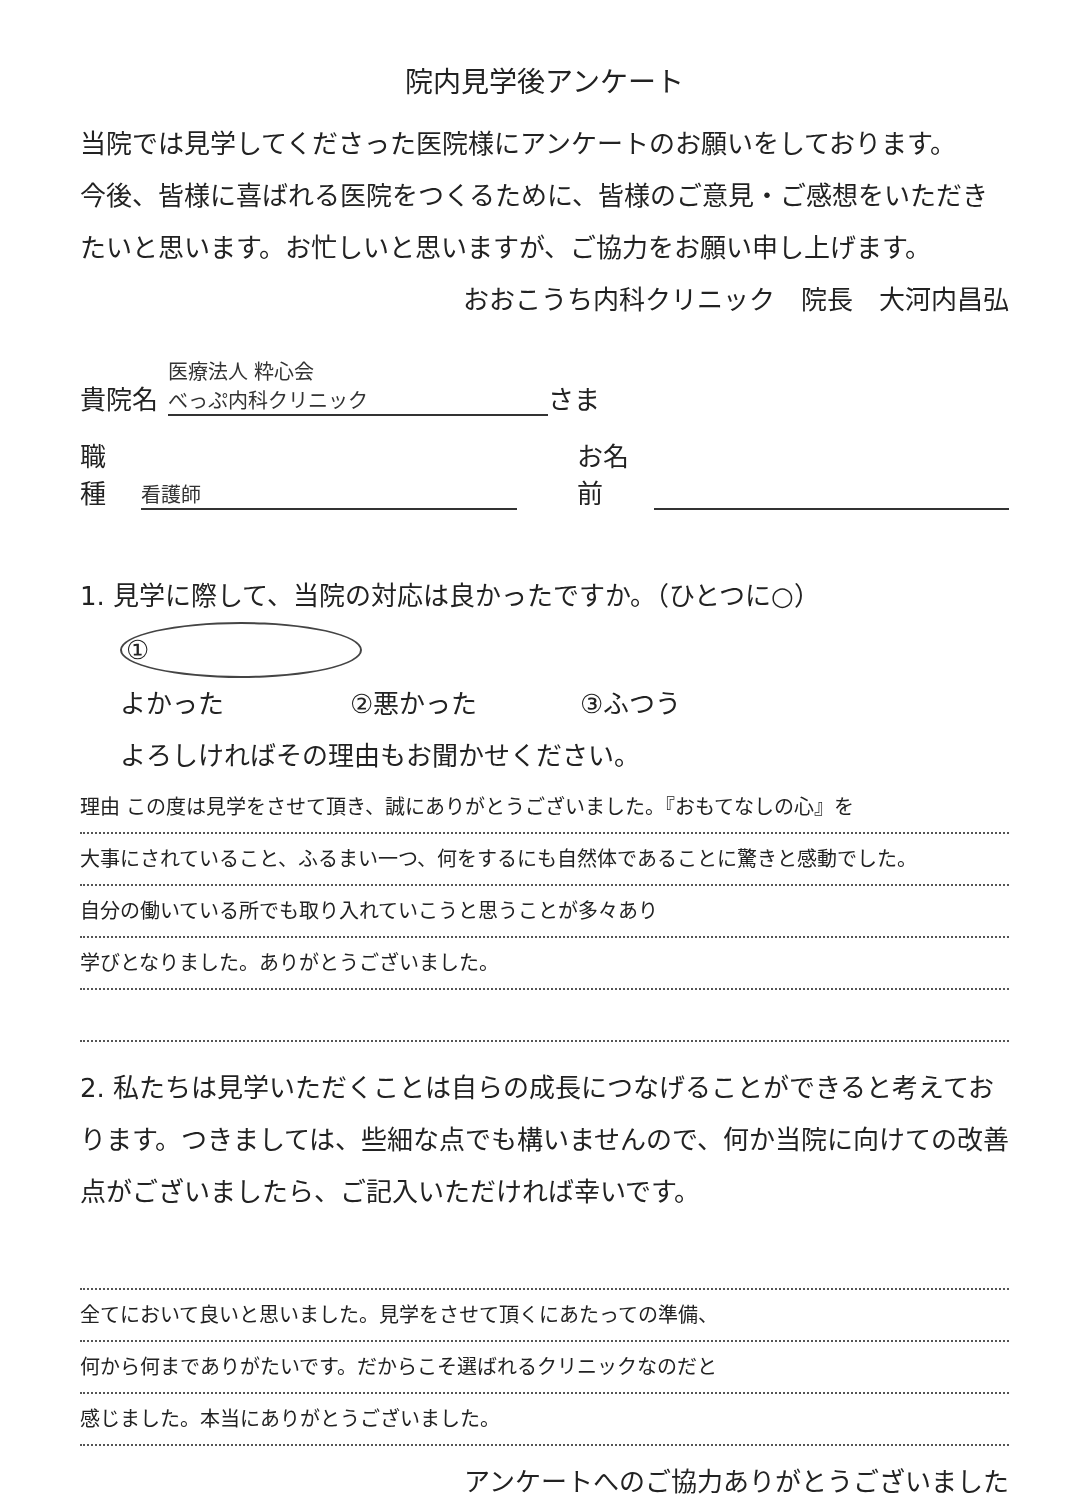院内見学後アンケート
当院では見学してくださった医院様にアンケートのお願いをしております。
今後、皆様に喜ばれる医院をつくるために、皆様のご意見・ご感想をいただきたいと思います。お忙しいと思いますが、ご協力をお願い申し上げます。
おおこうち内科クリニック　院長　大河内昌弘
貴院名 医療法人 粋心会
べっぷ内科クリニック さま
職種 看護師 お名前
1. 見学に際して、当院の対応は良かったですか。（ひとつに○）
① よかった ②悪かった ③ふつう
よろしければその理由もお聞かせください。
理由 この度は見学をさせて頂き、誠にありがとうございました。『おもてなしの心』を
大事にされていること、ふるまい一つ、何をするにも自然体であることに驚きと感動でした。
自分の働いている所でも取り入れていこうと思うことが多々あり
学びとなりました。ありがとうございました。
2. 私たちは見学いただくことは自らの成長につなげることができると考えております。つきましては、些細な点でも構いませんので、何か当院に向けての改善点がございましたら、ご記入いただければ幸いです。
全てにおいて良いと思いました。見学をさせて頂くにあたっての準備、
何から何までありがたいです。だからこそ選ばれるクリニックなのだと
感じました。本当にありがとうございました。
アンケートへのご協力ありがとうございました